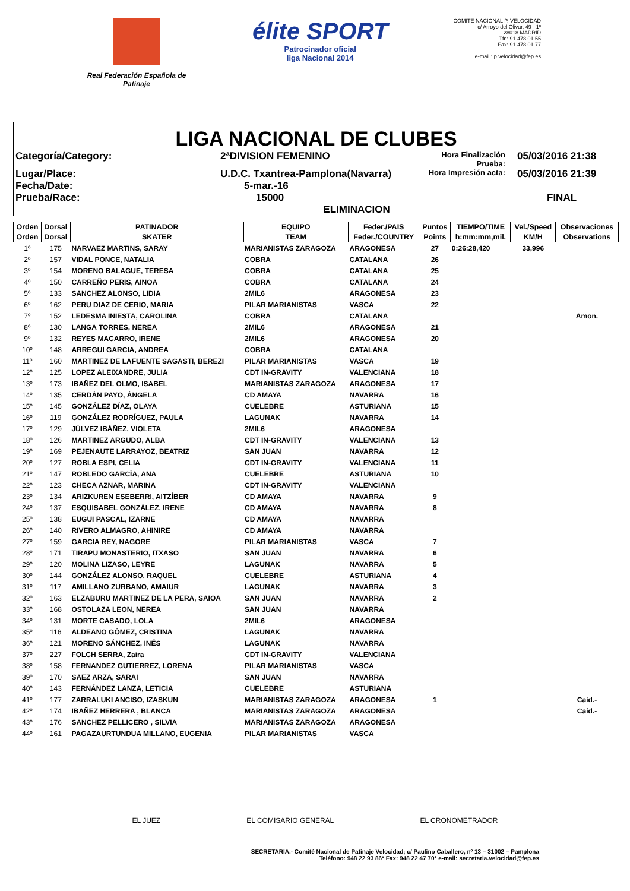Real Federación Española de Patinaje
élite SPORT
Patrocinador oficial
liga Nacional 2014
COMITE NACIONAL P. VELOCIDAD
c/ Arroyo del Olivar, 49 - 1º
28018 MADRID
Tfn: 91 478 01 55
Fax: 91 478 01 77
e-mail:: p.velocidad@fep.es
LIGA NACIONAL DE CLUBES
Categoría/Category:
2ªDIVISION FEMENINO
Hora Finalización Prueba:
05/03/2016 21:38
Lugar/Place:
U.D.C. Txantrea-Pamplona(Navarra)
Hora Impresión acta:
05/03/2016 21:39
Fecha/Date:
5-mar.-16
Prueba/Race:
15000 ELIMINACION
FINAL
| Orden | Dorsal | PATINADOR | EQUIPO | Feder./PAIS | Puntos | TIEMPO/TIME | Vel./Speed | Observaciones |
| --- | --- | --- | --- | --- | --- | --- | --- | --- |
| Orden | Dorsal | SKATER | TEAM | Feder./COUNTRY | Points | h:mm:mm,mil. | KM/H | Observations |
| 1º | 175 | NARVAEZ MARTINS, SARAY | MARIANISTAS ZARAGOZA | ARAGONESA | 27 | 0:26:28,420 | 33,996 | |
| 2º | 157 | VIDAL PONCE, NATALIA | COBRA | CATALANA | 26 | | | |
| 3º | 154 | MORENO BALAGUE, TERESA | COBRA | CATALANA | 25 | | | |
| 4º | 150 | CARREÑO PERIS, AINOA | COBRA | CATALANA | 24 | | | |
| 5º | 133 | SANCHEZ ALONSO, LIDIA | 2MIL6 | ARAGONESA | 23 | | | |
| 6º | 162 | PERU DIAZ DE CERIO, MARIA | PILAR MARIANISTAS | VASCA | 22 | | | |
| 7º | 152 | LEDESMA INIESTA, CAROLINA | COBRA | CATALANA | | | | Amon. |
| 8º | 130 | LANGA TORRES, NEREA | 2MIL6 | ARAGONESA | 21 | | | |
| 9º | 132 | REYES MACARRO, IRENE | 2MIL6 | ARAGONESA | 20 | | | |
| 10º | 148 | ARREGUI GARCIA, ANDREA | COBRA | CATALANA | | | | |
| 11º | 160 | MARTINEZ DE LAFUENTE SAGASTI, BEREZI | PILAR MARIANISTAS | VASCA | 19 | | | |
| 12º | 125 | LOPEZ ALEIXANDRE, JULIA | CDT IN-GRAVITY | VALENCIANA | 18 | | | |
| 13º | 173 | IBAÑEZ DEL OLMO, ISABEL | MARIANISTAS ZARAGOZA | ARAGONESA | 17 | | | |
| 14º | 135 | CERDÁN PAYO, ÁNGELA | CD AMAYA | NAVARRA | 16 | | | |
| 15º | 145 | GONZÁLEZ DÍAZ, OLAYA | CUELEBRE | ASTURIANA | 15 | | | |
| 16º | 119 | GONZÁLEZ RODRÍGUEZ, PAULA | LAGUNAK | NAVARRA | 14 | | | |
| 17º | 129 | JÚLVEZ IBÁÑEZ, VIOLETA | 2MIL6 | ARAGONESA | | | | |
| 18º | 126 | MARTINEZ ARGUDO, ALBA | CDT IN-GRAVITY | VALENCIANA | 13 | | | |
| 19º | 169 | PEJENAUTE LARRAYOZ, BEATRIZ | SAN JUAN | NAVARRA | 12 | | | |
| 20º | 127 | ROBLA ESPI, CELIA | CDT IN-GRAVITY | VALENCIANA | 11 | | | |
| 21º | 147 | ROBLEDO GARCÍA, ANA | CUELEBRE | ASTURIANA | 10 | | | |
| 22º | 123 | CHECA AZNAR, MARINA | CDT IN-GRAVITY | VALENCIANA | | | | |
| 23º | 134 | ARIZKUREN ESEBERRI, AITZÍBER | CD AMAYA | NAVARRA | 9 | | | |
| 24º | 137 | ESQUISABEL GONZÁLEZ, IRENE | CD AMAYA | NAVARRA | 8 | | | |
| 25º | 138 | EUGUI PASCAL, IZARNE | CD AMAYA | NAVARRA | | | | |
| 26º | 140 | RIVERO ALMAGRO, AHINIRE | CD AMAYA | NAVARRA | | | | |
| 27º | 159 | GARCIA REY, NAGORE | PILAR MARIANISTAS | VASCA | 7 | | | |
| 28º | 171 | TIRAPU MONASTERIO, ITXASO | SAN JUAN | NAVARRA | 6 | | | |
| 29º | 120 | MOLINA LIZASO, LEYRE | LAGUNAK | NAVARRA | 5 | | | |
| 30º | 144 | GONZÁLEZ ALONSO, RAQUEL | CUELEBRE | ASTURIANA | 4 | | | |
| 31º | 117 | AMILLANO ZURBANO, AMAIUR | LAGUNAK | NAVARRA | 3 | | | |
| 32º | 163 | ELZABURU MARTINEZ DE LA PERA, SAIOA | SAN JUAN | NAVARRA | 2 | | | |
| 33º | 168 | OSTOLAZA LEON, NEREA | SAN JUAN | NAVARRA | | | | |
| 34º | 131 | MORTE CASADO, LOLA | 2MIL6 | ARAGONESA | | | | |
| 35º | 116 | ALDEANO GÓMEZ, CRISTINA | LAGUNAK | NAVARRA | | | | |
| 36º | 121 | MORENO SÁNCHEZ, INÉS | LAGUNAK | NAVARRA | | | | |
| 37º | 227 | FOLCH SERRA, Zaira | CDT IN-GRAVITY | VALENCIANA | | | | |
| 38º | 158 | FERNANDEZ GUTIERREZ, LORENA | PILAR MARIANISTAS | VASCA | | | | |
| 39º | 170 | SAEZ ARZA, SARAI | SAN JUAN | NAVARRA | | | | |
| 40º | 143 | FERNÁNDEZ LANZA, LETICIA | CUELEBRE | ASTURIANA | | | | |
| 41º | 177 | ZARRALUKI ANCISO, IZASKUN | MARIANISTAS ZARAGOZA | ARAGONESA | 1 | | | Caíd.- |
| 42º | 174 | IBAÑEZ HERRERA , BLANCA | MARIANISTAS ZARAGOZA | ARAGONESA | | | | Caíd.- |
| 43º | 176 | SANCHEZ PELLICERO , SILVIA | MARIANISTAS ZARAGOZA | ARAGONESA | | | | |
| 44º | 161 | PAGAZAURTUNDUA MILLANO, EUGENIA | PILAR MARIANISTAS | VASCA | | | | |
EL JUEZ EL COMISARIO GENERAL EL CRONOMETRADOR
SECRETARIA.- Comité Nacional de Patinaje Velocidad; c/ Paulino Caballero, nº 13 – 31002 – Pamplona
Teléfono: 948 22 93 86* Fax: 948 22 47 70* e-mail: secretaria.velocidad@fep.es